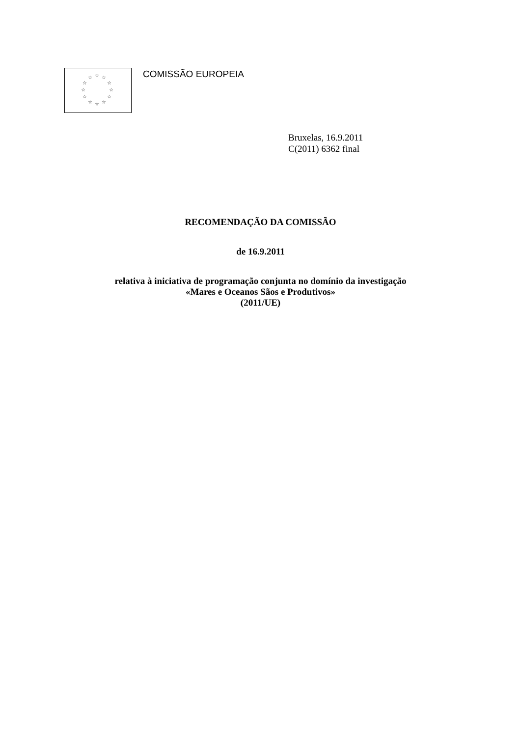☆ ☆ ☆
☆ ☆
☆ ☆
☆ ☆
☆ ☆ ☆
COMISSÃO EUROPEIA
Bruxelas, 16.9.2011
C(2011) 6362 final
RECOMENDAÇÃO DA COMISSÃO
de 16.9.2011
relativa à iniciativa de programação conjunta no domínio da investigação
«Mares e Oceanos Sãos e Produtivos»
(2011/UE)